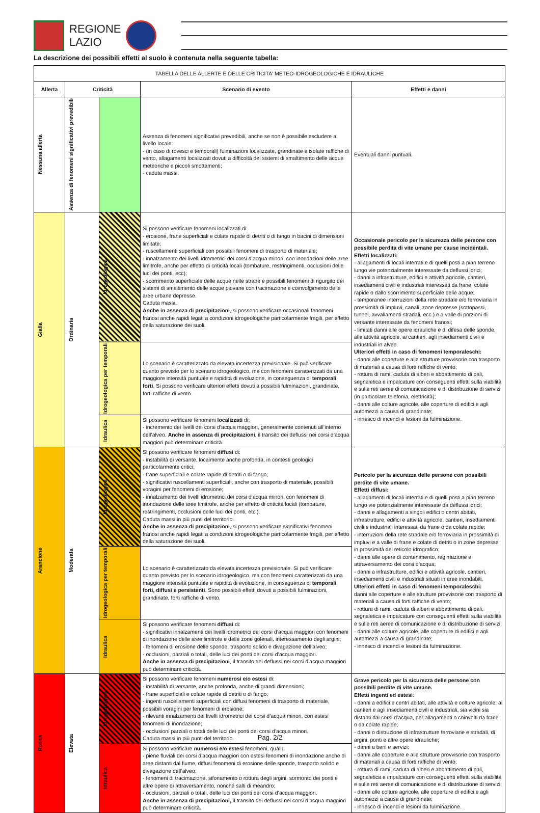REGIONE
LAZIO
La descrizione dei possibili effetti al suolo è contenuta nella seguente tabella:
| TABELLA DELLE ALLERTE E DELLE CRITICITA' METEO-IDROGEOLOGICHE E IDRAULICHE | | | | |
| Allerta | Criticità | | Scenario di evento | Effetti e danni |
| Nessuna allerta | Assenza di fenomeni significativi prevedibili | | Assenza di fenomeni significativi prevedibili, anche se non è possibile escludere a livello locale: - (in caso di rovesci e temporali) fulminazioni localizzate, grandinate e isolate raffiche di vento, allagamenti localizzati dovuti a difficoltà dei sistemi di smaltimento delle acque meteoriche e piccoli smottamenti; - caduta massi. | Eventuali danni puntuali. |
| Gialla | Ordinaria | Idrogeologica | Si possono verificare fenomeni localizzati di: - erosione, frane superficiali e colate rapide di detriti o di fango in bacini di dimensioni limitate; - ruscellamenti superficiali con possibili fenomeni di trasporto di materiale; - innalzamento dei livelli idrometrici dei corsi d’acqua minori, con inondazioni delle aree limitrofe, anche per effetto di criticità locali (tombature, restringimenti, occlusioni delle luci dei ponti, ecc); - scorrimento superficiale delle acque nelle strade e possibili fenomeni di rigurgito dei sistemi di smaltimento delle acque piovane con tracimazione e coinvolgimento delle aree urbane depresse. Caduta massi. Anche in assenza di precipitazioni , si possono verificare occasionali fenomeni franosi anche rapidi legati a condizioni idrogeologiche particolarmente fragili, per effetto della saturazione dei suoli. | Occasionale pericolo per la sicurezza delle persone con possibile perdita di vite umane per cause incidentali. Effetti localizzati: - allagamenti di locali interrati e di quelli posti a pian terreno lungo vie potenzialmente interessate da deflussi idrici; - danni a infrastrutture, edifici e attività agricole, cantieri, insediamenti civili e industriali interessati da frane, colate rapide o dallo scorrimento superficiale delle acque; - temporanee interruzioni della rete stradale e/o ferroviaria in prossimità di impluvi, canali, zone depresse (sottopassi, tunnel, avvallamenti stradali, ecc.) e a valle di porzioni di versante interessate da fenomeni franosi; - limitati danni alle opere idrauliche e di difesa delle sponde, alle attività agricole, ai cantieri, agli insediamenti civili e industriali in alveo. Ulteriori effetti in caso di fenomeni temporaleschi: - danni alle coperture e alle strutture provvisorie con trasporto di materiali a causa di forti raffiche di vento; - rottura di rami, caduta di alberi e abbattimento di pali, segnaletica e impalcature con conseguenti effetti sulla viabilità e sulle reti aeree di comunicazione e di distribuzione di servizi (in particolare telefonia, elettricità); - danni alle colture agricole, alle coperture di edifici e agli automezzi a causa di grandinate; - innesco di incendi e lesioni da fulminazione. |
| | | Idrogeologica per temporali | Lo scenario è caratterizzato da elevata incertezza previsionale. Si può verificare quanto previsto per lo scenario idrogeologico, ma con fenomeni caratterizzati da una maggiore intensità puntuale e rapidità di evoluzione, in conseguenza di temporali forti . Si possono verificare ulteriori effetti dovuti a possibili fulminazioni, grandinate, forti raffiche di vento. | |
| | | Idraulica | Si possono verificare fenomeni localizzati di: - incremento dei livelli dei corsi d’acqua maggiori, generalmente contenuti all’interno dell’alveo. Anche in assenza di precipitazioni , il transito dei deflussi nei corsi d’acqua maggiori può determinare criticità. | |
| Arancione | Moderata | Idrogeologica | Si possono verificare fenomeni diffusi di: - instabilità di versante, localmente anche profonda, in contesti geologici particolarmente critici; - frane superficiali e colate rapide di detriti o di fango; - significativi ruscellamenti superficiali, anche con trasporto di materiale, possibili voragini per fenomeni di erosione; - innalzamento dei livelli idrometrici dei corsi d’acqua minori, con fenomeni di inondazione delle aree limitrofe, anche per effetto di criticità locali (tombature, restringimenti, occlusioni delle luci dei ponti, etc.). Caduta massi in più punti del territorio. Anche in assenza di precipitazioni , si possono verificare significativi fenomeni franosi anche rapidi legati a condizioni idrogeologiche particolarmente fragili, per effetto della saturazione dei suoli. | Pericolo per la sicurezza delle persone con possibili perdite di vite umane. Effetti diffusi: - allagamenti di locali interrati e di quelli posti a pian terreno lungo vie potenzialmente interessate da deflussi idrici; - danni e allagamenti a singoli edifici o centri abitati, infrastrutture, edifici e attività agricole, cantieri, insediamenti civili e industriali interessati da frane o da colate rapide; - interruzioni della rete stradale e/o ferroviaria in prossimità di impluvi e a valle di frane e colate di detriti o in zone depresse in prossimità del reticolo idrografico; - danni alle opere di contenimento, regimazione e attraversamento dei corsi d’acqua; - danni a infrastrutture, edifici e attività agricole, cantieri, insediamenti civili e industriali situati in aree inondabili. Ulteriori effetti in caso di fenomeni temporaleschi: danni alle coperture e alle strutture provvisorie con trasporto di materiali a causa di forti raffiche di vento; - rottura di rami, caduta di alberi e abbattimento di pali, segnaletica e impalcature con conseguenti effetti sulla viabilità e sulle reti aeree di comunicazione e di distribuzione di servizi; - danni alle colture agricole, alle coperture di edifici e agli automezzi a causa di grandinate; - innesco di incendi e lesioni da fulminazione. |
| | | Idrogeologica per temporali | Lo scenario è caratterizzato da elevata incertezza previsionale. Si può verificare quanto previsto per lo scenario idrogeologico, ma con fenomeni caratterizzati da una maggiore intensità puntuale e rapidità di evoluzione, in conseguenza di temporali forti, diffusi e persistenti . Sono possibili effetti dovuti a possibili fulminazioni, grandinate, forti raffiche di vento. | |
| | | Idraulica | Si possono verificare fenomeni diffusi di: - significativi innalzamenti dei livelli idrometrici dei corsi d’acqua maggiori con fenomeni di inondazione delle aree limitrofe e delle zone golenali, interessamento degli argini; - fenomeni di erosione delle sponde, trasporto solido e divagazione dell’alveo; - occlusioni, parziali o totali, delle luci dei ponti dei corsi d’acqua maggiori. Anche in assenza di precipitazioni , il transito dei deflussi nei corsi d’acqua maggiori può determinare criticità. | |
| Rossa | Elevata | Idrogeologica | Si possono verificare fenomeni numerosi e/o estesi di: - instabilità di versante, anche profonda, anche di grandi dimensioni; - frane superficiali e colate rapide di detriti o di fango; - ingenti ruscellamenti superficiali con diffusi fenomeni di trasporto di materiale, possibili voragini per fenomeni di erosione; - rilevanti innalzamenti dei livelli idrometrici dei corsi d’acqua minori, con estesi fenomeni di inondazione; - occlusioni parziali o totali delle luci dei ponti dei corsi d’acqua minori. Caduta massi in più punti del territorio. | Grave pericolo per la sicurezza delle persone con possibili perdite di vite umane. Effetti ingenti ed estesi : - danni a edifici e centri abitati, alle attività e colture agricole, ai cantieri e agli insediamenti civili e industriali, sia vicini sia distanti dai corsi d’acqua, per allagamenti o coinvolti da frane o da colate rapide; - danni o distruzione di infrastrutture ferroviarie e stradali, di argini, ponti e altre opere idrauliche; - danni a beni e servizi; - danni alle coperture e alle strutture provvisorie con trasporto di materiali a causa di forti raffiche di vento; - rottura di rami, caduta di alberi e abbattimento di pali, segnaletica e impalcature con conseguenti effetti sulla viabilità e sulle reti aeree di comunicazione e di distribuzione di servizi; - danni alle colture agricole, alle coperture di edifici e agli automezzi a causa di grandinate; - innesco di incendi e lesioni da fulminazione. |
| | | Idraulica | Si possono verificare numerosi e/o estesi fenomeni, quali : - piene fluviali dei corsi d’acqua maggiori con estesi fenomeni di inondazione anche di aree distanti dal fiume, diffusi fenomeni di erosione delle sponde, trasporto solido e divagazione dell’alveo; - fenomeni di tracimazione, sifonamento o rottura degli argini, sormonto dei ponti e altre opere di attraversamento, nonché salti di meandro; - occlusioni, parziali o totali, delle luci dei ponti dei corsi d’acqua maggiori. Anche in assenza di precipitazioni, il transito dei deflussi nei corsi d’acqua maggiori può determinare criticità. | |
Pag. 2/2